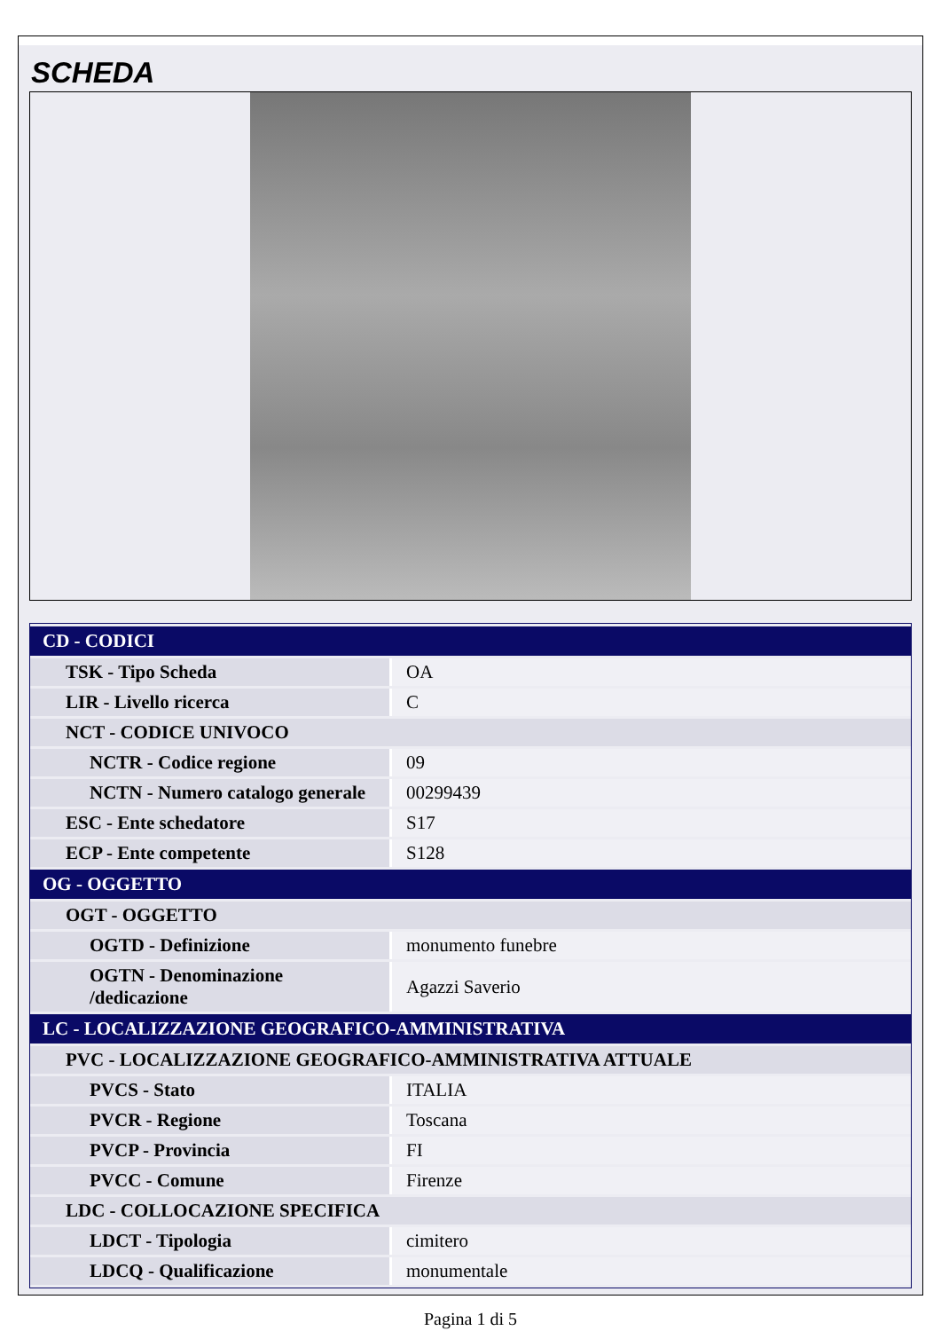SCHEDA
| CD - CODICI | |
| TSK - Tipo Scheda | OA |
| LIR - Livello ricerca | C |
| NCT - CODICE UNIVOCO | |
| NCTR - Codice regione | 09 |
| NCTN - Numero catalogo generale | 00299439 |
| ESC - Ente schedatore | S17 |
| ECP - Ente competente | S128 |
| OG - OGGETTO | |
| OGT - OGGETTO | |
| OGTD - Definizione | monumento funebre |
| OGTN - Denominazione /dedicazione | Agazzi Saverio |
| LC - LOCALIZZAZIONE GEOGRAFICO-AMMINISTRATIVA | |
| PVC - LOCALIZZAZIONE GEOGRAFICO-AMMINISTRATIVA ATTUALE | |
| PVCS - Stato | ITALIA |
| PVCR - Regione | Toscana |
| PVCP - Provincia | FI |
| PVCC - Comune | Firenze |
| LDC - COLLOCAZIONE SPECIFICA | |
| LDCT - Tipologia | cimitero |
| LDCQ - Qualificazione | monumentale |
Pagina 1 di 5